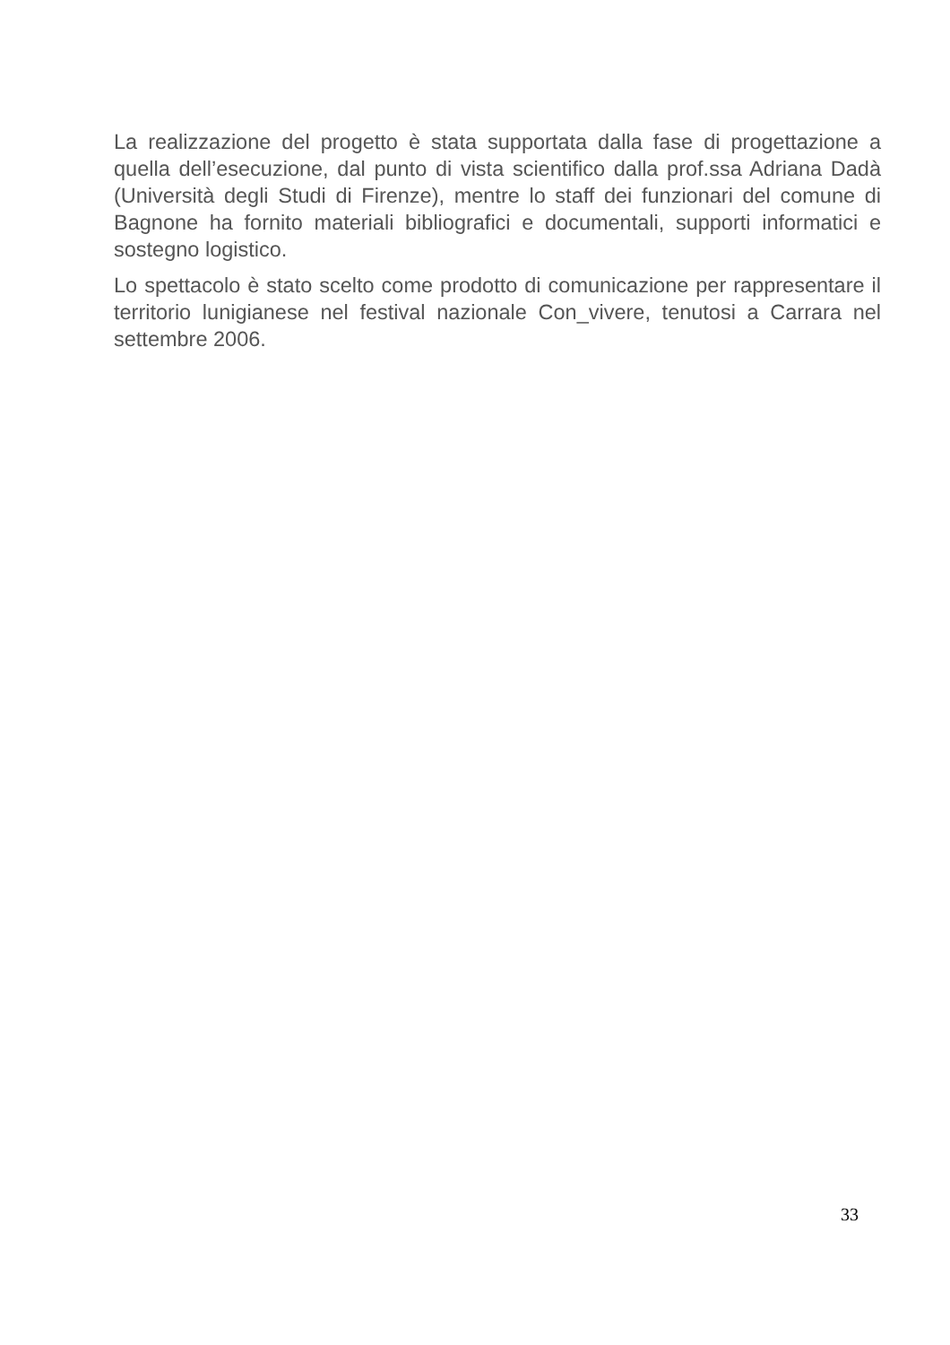La realizzazione del progetto è stata supportata dalla fase di progettazione a quella dell’esecuzione, dal punto di vista scientifico dalla prof.ssa Adriana Dadà (Università degli Studi di Firenze), mentre lo staff dei funzionari del comune di Bagnone ha fornito materiali bibliografici e documentali, supporti informatici e sostegno logistico.
Lo spettacolo è stato scelto come prodotto di comunicazione per rappresentare il territorio lunigianese nel festival nazionale Con_vivere, tenutosi a Carrara nel settembre 2006.
33